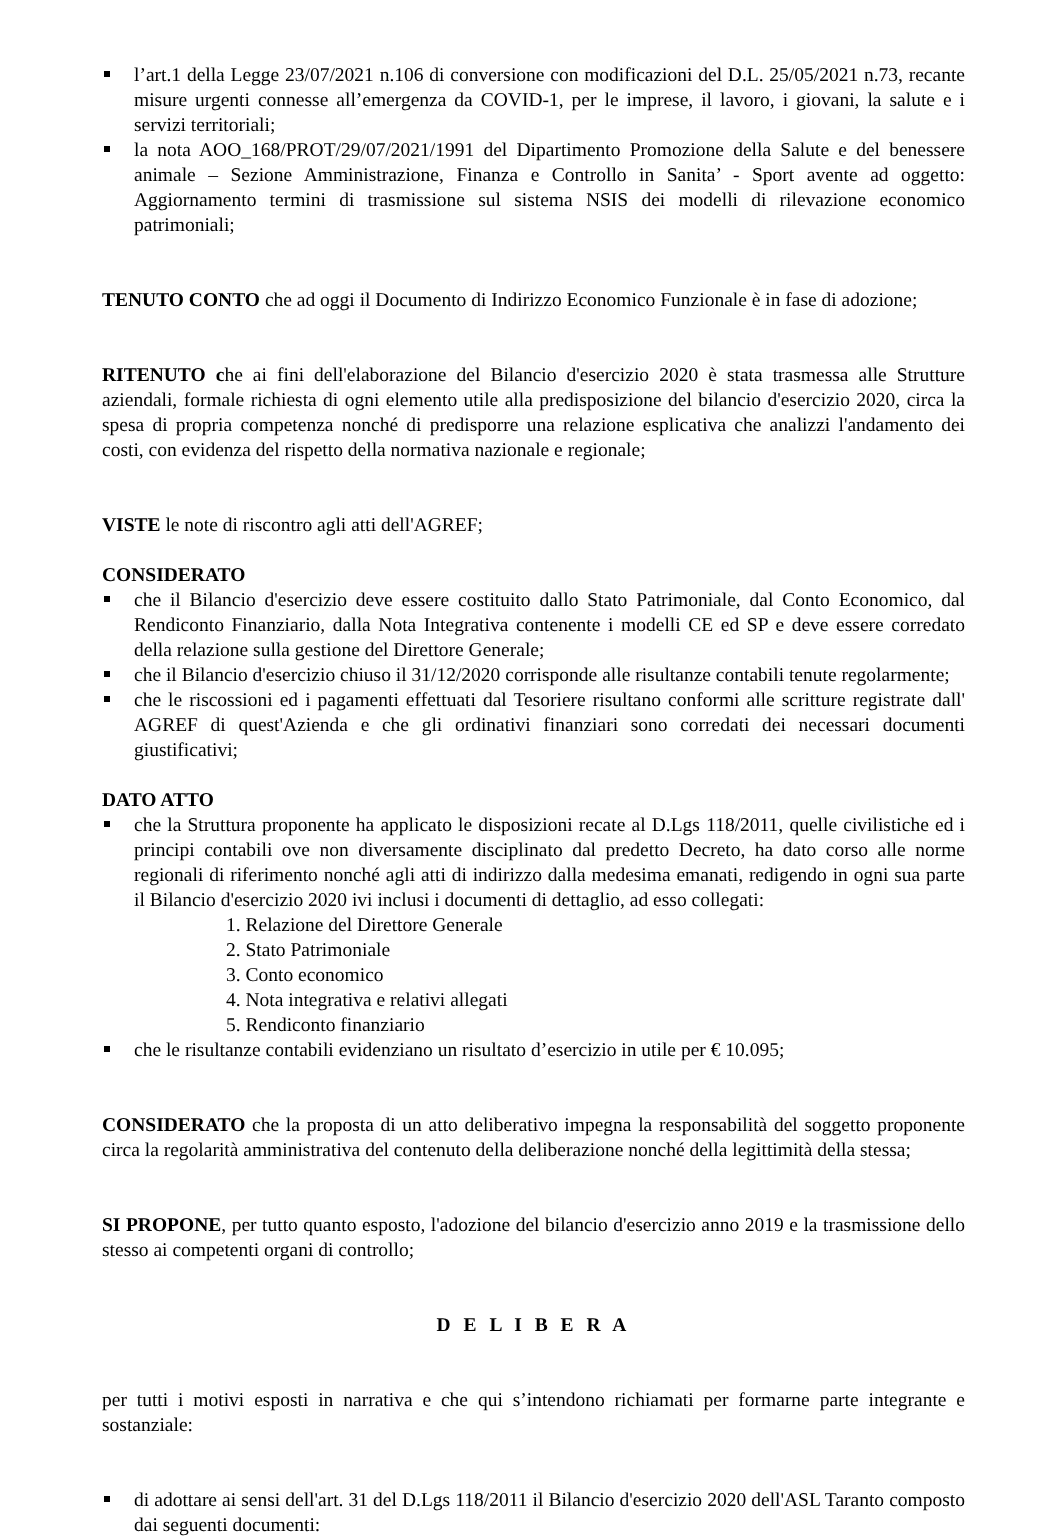l’art.1 della Legge 23/07/2021 n.106 di conversione con modificazioni del D.L. 25/05/2021 n.73, recante misure urgenti connesse all’emergenza da COVID-1, per le imprese, il lavoro, i giovani, la salute e i servizi territoriali;
la nota AOO_168/PROT/29/07/2021/1991 del Dipartimento Promozione della Salute e del benessere animale – Sezione Amministrazione, Finanza e Controllo in Sanita’ - Sport avente ad oggetto: Aggiornamento termini di trasmissione sul sistema NSIS dei modelli di rilevazione economico patrimoniali;
TENUTO CONTO che ad oggi il Documento di Indirizzo Economico Funzionale è in fase di adozione;
RITENUTO che ai fini dell'elaborazione del Bilancio d'esercizio 2020 è stata trasmessa alle Strutture aziendali, formale richiesta di ogni elemento utile alla predisposizione del bilancio d'esercizio 2020, circa la spesa di propria competenza nonché di predisporre una relazione esplicativa che analizzi l'andamento dei costi, con evidenza del rispetto della normativa nazionale e regionale;
VISTE le note di riscontro agli atti dell'AGREF;
CONSIDERATO
che il Bilancio d'esercizio deve essere costituito dallo Stato Patrimoniale, dal Conto Economico, dal Rendiconto Finanziario, dalla Nota Integrativa contenente i modelli CE ed SP e deve essere corredato della relazione sulla gestione del Direttore Generale;
che il Bilancio d'esercizio chiuso il 31/12/2020 corrisponde alle risultanze contabili tenute regolarmente;
che le riscossioni ed i pagamenti effettuati dal Tesoriere risultano conformi alle scritture registrate dall' AGREF di quest'Azienda e che gli ordinativi finanziari sono corredati dei necessari documenti giustificativi;
DATO ATTO
che la Struttura proponente ha applicato le disposizioni recate al D.Lgs 118/2011, quelle civilistiche ed i principi contabili ove non diversamente disciplinato dal predetto Decreto, ha dato corso alle norme regionali di riferimento nonché agli atti di indirizzo dalla medesima emanati, redigendo in ogni sua parte il Bilancio d'esercizio 2020 ivi inclusi i documenti di dettaglio, ad esso collegati:
1. Relazione del Direttore Generale
2. Stato Patrimoniale
3. Conto economico
4. Nota integrativa e relativi allegati
5. Rendiconto finanziario
che le risultanze contabili evidenziano un risultato d’esercizio in utile per € 10.095;
CONSIDERATO che la proposta di un atto deliberativo impegna la responsabilità del soggetto proponente circa la regolarità amministrativa del contenuto della deliberazione nonché della legittimità della stessa;
SI PROPONE, per tutto quanto esposto, l'adozione del bilancio d'esercizio anno 2019 e la trasmissione dello stesso ai competenti organi di controllo;
D E L I B E R A
per tutti i motivi esposti in narrativa e che qui s’intendono richiamati per formarne parte integrante e sostanziale:
di adottare ai sensi dell'art. 31 del D.Lgs 118/2011 il Bilancio d'esercizio 2020 dell'ASL Taranto composto dai seguenti documenti: